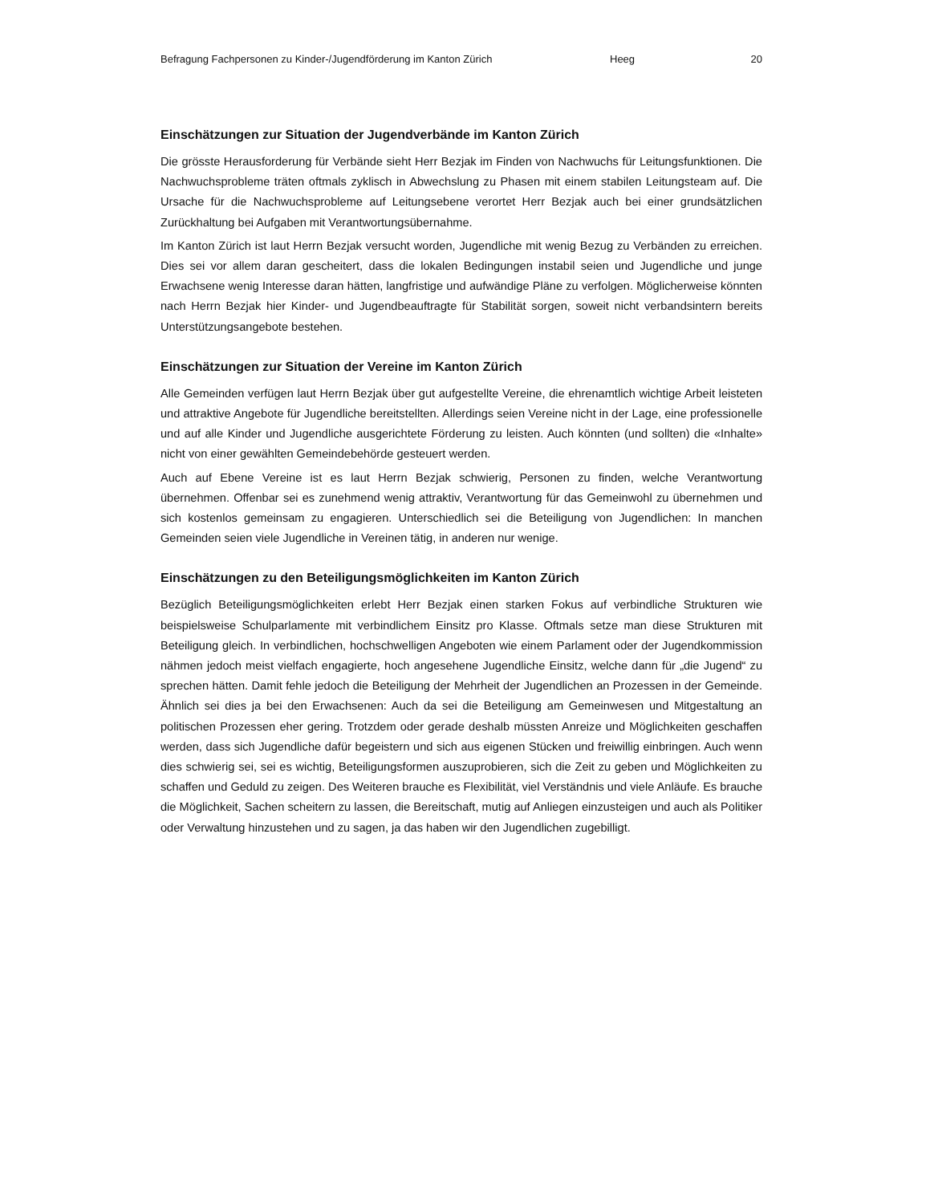Befragung Fachpersonen zu Kinder-/Jugendförderung im Kanton Zürich Heeg 20
Einschätzungen zur Situation der Jugendverbände im Kanton Zürich
Die grösste Herausforderung für Verbände sieht Herr Bezjak im Finden von Nachwuchs für Leitungsfunktionen. Die Nachwuchsprobleme träten oftmals zyklisch in Abwechslung zu Phasen mit einem stabilen Leitungsteam auf. Die Ursache für die Nachwuchsprobleme auf Leitungsebene verortet Herr Bezjak auch bei einer grundsätzlichen Zurückhaltung bei Aufgaben mit Verantwortungsübernahme.
Im Kanton Zürich ist laut Herrn Bezjak versucht worden, Jugendliche mit wenig Bezug zu Verbänden zu erreichen. Dies sei vor allem daran gescheitert, dass die lokalen Bedingungen instabil seien und Jugendliche und junge Erwachsene wenig Interesse daran hätten, langfristige und aufwändige Pläne zu verfolgen. Möglicherweise könnten nach Herrn Bezjak hier Kinder- und Jugendbeauftragte für Stabilität sorgen, soweit nicht verbandsintern bereits Unterstützungsangebote bestehen.
Einschätzungen zur Situation der Vereine im Kanton Zürich
Alle Gemeinden verfügen laut Herrn Bezjak über gut aufgestellte Vereine, die ehrenamtlich wichtige Arbeit leisteten und attraktive Angebote für Jugendliche bereitstellten. Allerdings seien Vereine nicht in der Lage, eine professionelle und auf alle Kinder und Jugendliche ausgerichtete Förderung zu leisten. Auch könnten (und sollten) die «Inhalte» nicht von einer gewählten Gemeindebehörde gesteuert werden.
Auch auf Ebene Vereine ist es laut Herrn Bezjak schwierig, Personen zu finden, welche Verantwortung übernehmen. Offenbar sei es zunehmend wenig attraktiv, Verantwortung für das Gemeinwohl zu übernehmen und sich kostenlos gemeinsam zu engagieren. Unterschiedlich sei die Beteiligung von Jugendlichen: In manchen Gemeinden seien viele Jugendliche in Vereinen tätig, in anderen nur wenige.
Einschätzungen zu den Beteiligungsmöglichkeiten im Kanton Zürich
Bezüglich Beteiligungsmöglichkeiten erlebt Herr Bezjak einen starken Fokus auf verbindliche Strukturen wie beispielsweise Schulparlamente mit verbindlichem Einsitz pro Klasse. Oftmals setze man diese Strukturen mit Beteiligung gleich. In verbindlichen, hochschwelligen Angeboten wie einem Parlament oder der Jugendkommission nähmen jedoch meist vielfach engagierte, hoch angesehene Jugendliche Einsitz, welche dann für „die Jugend“ zu sprechen hätten. Damit fehle jedoch die Beteiligung der Mehrheit der Jugendlichen an Prozessen in der Gemeinde. Ähnlich sei dies ja bei den Erwachsenen: Auch da sei die Beteiligung am Gemeinwesen und Mitgestaltung an politischen Prozessen eher gering. Trotzdem oder gerade deshalb müssten Anreize und Möglichkeiten geschaffen werden, dass sich Jugendliche dafür begeistern und sich aus eigenen Stücken und freiwillig einbringen. Auch wenn dies schwierig sei, sei es wichtig, Beteiligungsformen auszuprobieren, sich die Zeit zu geben und Möglichkeiten zu schaffen und Geduld zu zeigen. Des Weiteren brauche es Flexibilität, viel Verständnis und viele Anläufe. Es brauche die Möglichkeit, Sachen scheitern zu lassen, die Bereitschaft, mutig auf Anliegen einzusteigen und auch als Politiker oder Verwaltung hinzustehen und zu sagen, ja das haben wir den Jugendlichen zugebilligt.